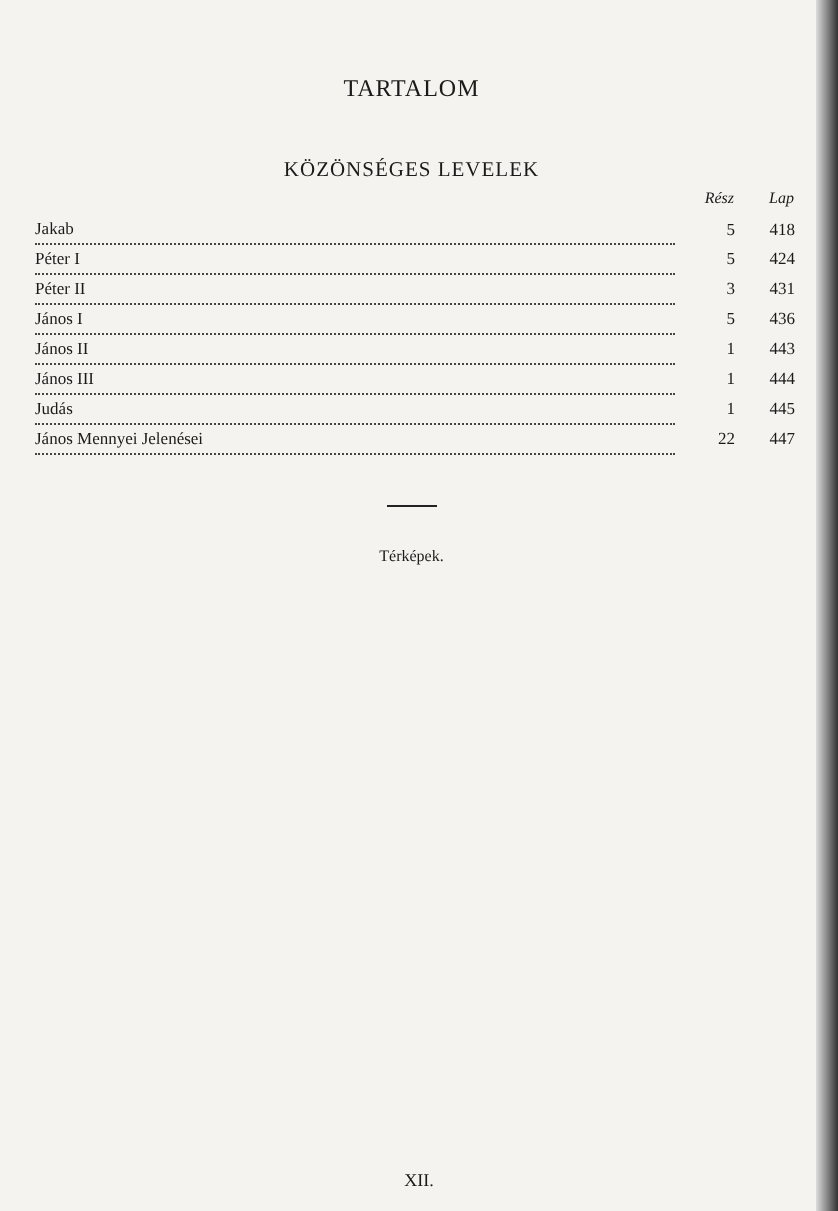TARTALOM
KÖZÖNSÉGES LEVELEK
| | Rész | Lap |
| --- | --- | --- |
| Jakab | 5 | 418 |
| Péter I | 5 | 424 |
| Péter II | 3 | 431 |
| János I | 5 | 436 |
| János II | 1 | 443 |
| János III | 1 | 444 |
| Judás | 1 | 445 |
| János Mennyei Jelenései | 22 | 447 |
Térképek.
XII.